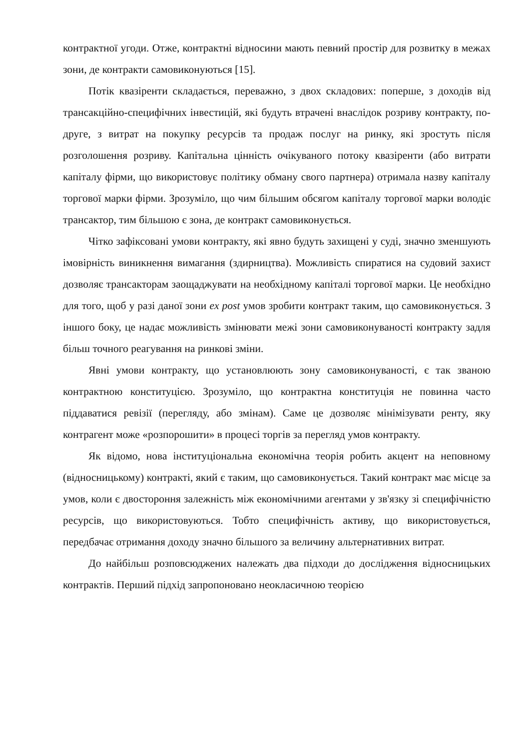контрактної угоди. Отже, контрактні відносини мають певний простір для розвитку в межах зони, де контракти самовиконуються [15].
Потік квазіренти складається, переважно, з двох складових: поперше, з доходів від трансакційно-специфічних інвестицій, які будуть втрачені внаслідок розриву контракту, по-друге, з витрат на покупку ресурсів та продаж послуг на ринку, які зростуть після розголошення розриву. Капітальна цінність очікуваного потоку квазіренти (або витрати капіталу фірми, що використовує політику обману свого партнера) отримала назву капіталу торгової марки фірми. Зрозуміло, що чим більшим обсягом капіталу торгової марки володіє трансактор, тим більшою є зона, де контракт самовиконується.
Чітко зафіксовані умови контракту, які явно будуть захищені у суді, значно зменшують імовірність виникнення вимагання (здирництва). Можливість спиратися на судовий захист дозволяє трансакторам заощаджувати на необхідному капіталі торгової марки. Це необхідно для того, щоб у разі даної зони ex post умов зробити контракт таким, що самовиконується. З іншого боку, це надає можливість змінювати межі зони самовиконуваності контракту задля більш точного реагування на ринкові зміни.
Явні умови контракту, що установлюють зону самовиконуваності, є так званою контрактною конституцією. Зрозуміло, що контрактна конституція не повинна часто піддаватися ревізії (перегляду, або змінам). Саме це дозволяє мінімізувати ренту, яку контрагент може «розпорошити» в процесі торгів за перегляд умов контракту.
Як відомо, нова інституціональна економічна теорія робить акцент на неповному (відносницькому) контракті, який є таким, що самовиконується. Такий контракт має місце за умов, коли є двостороння залежність між економічними агентами у зв'язку зі специфічністю ресурсів, що використовуються. Тобто специфічність активу, що використовується, передбачає отримання доходу значно більшого за величину альтернативних витрат.
До найбільш розповсюджених належать два підходи до дослідження відносницьких контрактів. Перший підхід запропоновано неокласичною теорією